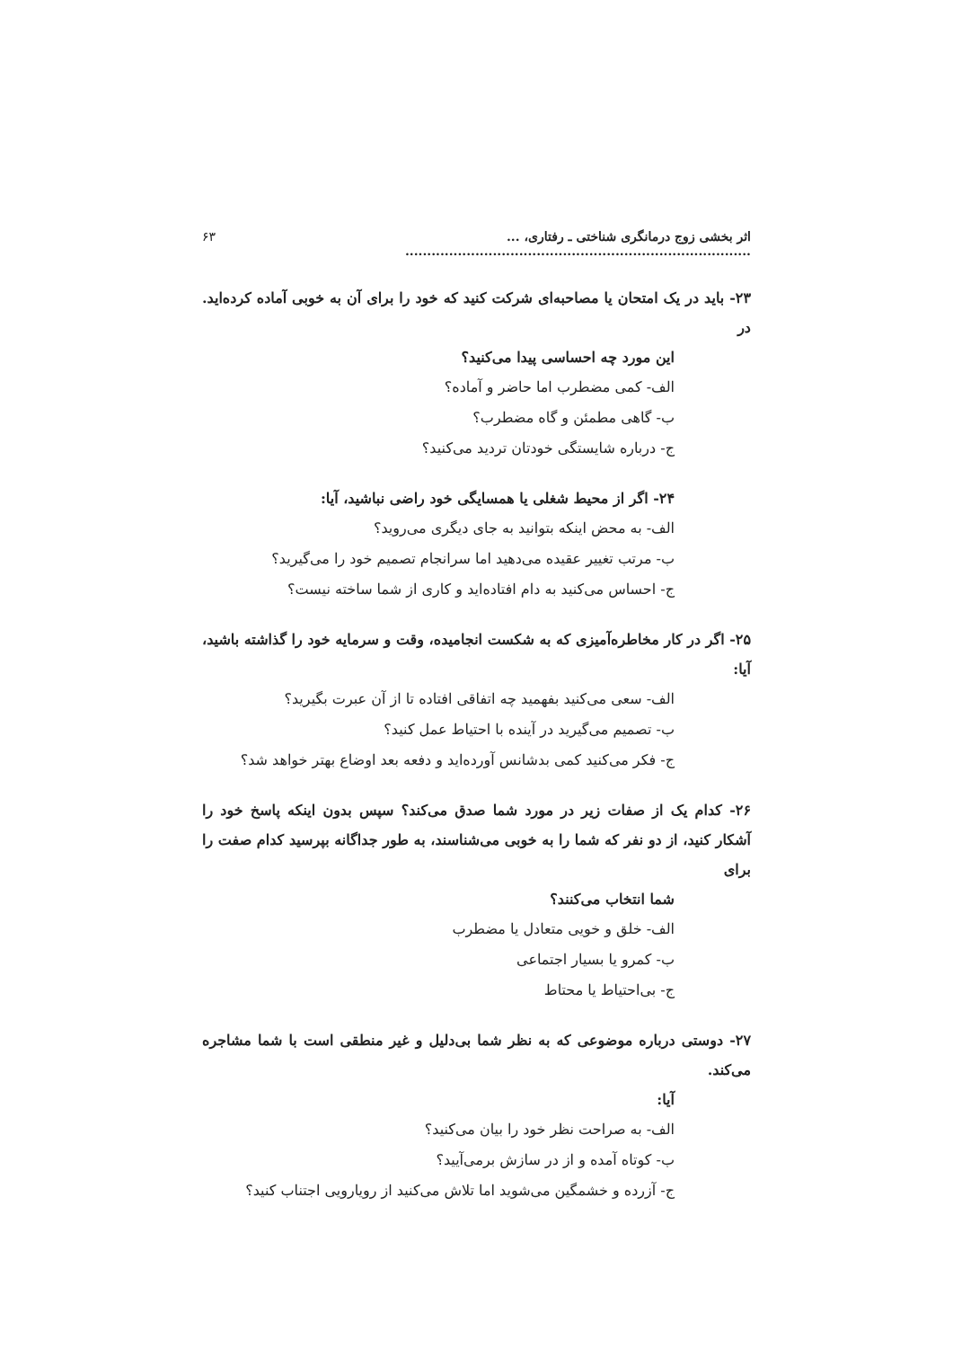اثر بخشی زوج درمانگری شناختی ـ رفتاری، ... ............................................................................... ۶۳
۲۳- باید در یک امتحان یا مصاحبه‌ای شرکت کنید که خود را برای آن به خوبی آماده کرده‌اید. در
این مورد چه احساسی پیدا می‌کنید؟
الف- کمی مضطرب اما حاضر و آماده؟
ب- گاهی مطمئن و گاه مضطرب؟
ج- درباره شایستگی خودتان تردید می‌کنید؟
۲۴- اگر از محیط شغلی یا همسایگی خود راضی نباشید، آیا:
الف- به محض اینکه بتوانید به جای دیگری می‌روید؟
ب- مرتب تغییر عقیده می‌دهید اما سرانجام تصمیم خود را می‌گیرید؟
ج- احساس می‌کنید به دام افتاده‌اید و کاری از شما ساخته نیست؟
۲۵- اگر در کار مخاطره‌آمیزی که به شکست انجامیده، وقت و سرمایه خود را گذاشته باشید، آیا:
الف- سعی می‌کنید بفهمید چه اتفاقی افتاده تا از آن عبرت بگیرید؟
ب- تصمیم می‌گیرید در آینده با احتیاط عمل کنید؟
ج- فکر می‌کنید کمی بدشانس آورده‌اید و دفعه بعد اوضاع بهتر خواهد شد؟
۲۶- کدام یک از صفات زیر در مورد شما صدق می‌کند؟ سپس بدون اینکه پاسخ خود را آشکار کنید، از دو نفر که شما را به خوبی می‌شناسند، به طور جداگانه بپرسید کدام صفت را برای
شما انتخاب می‌کنند؟
الف- خلق و خویی متعادل یا مضطرب
ب- کمرو یا بسیار اجتماعی
ج- بی‌احتیاط یا محتاط
۲۷- دوستی درباره موضوعی که به نظر شما بی‌دلیل و غیر منطقی است با شما مشاجره می‌کند.
آیا:
الف- به صراحت نظر خود را بیان می‌کنید؟
ب- کوتاه آمده و از در سازش برمی‌آیید؟
ج- آزرده و خشمگین می‌شوید اما تلاش می‌کنید از رویارویی اجتناب کنید؟